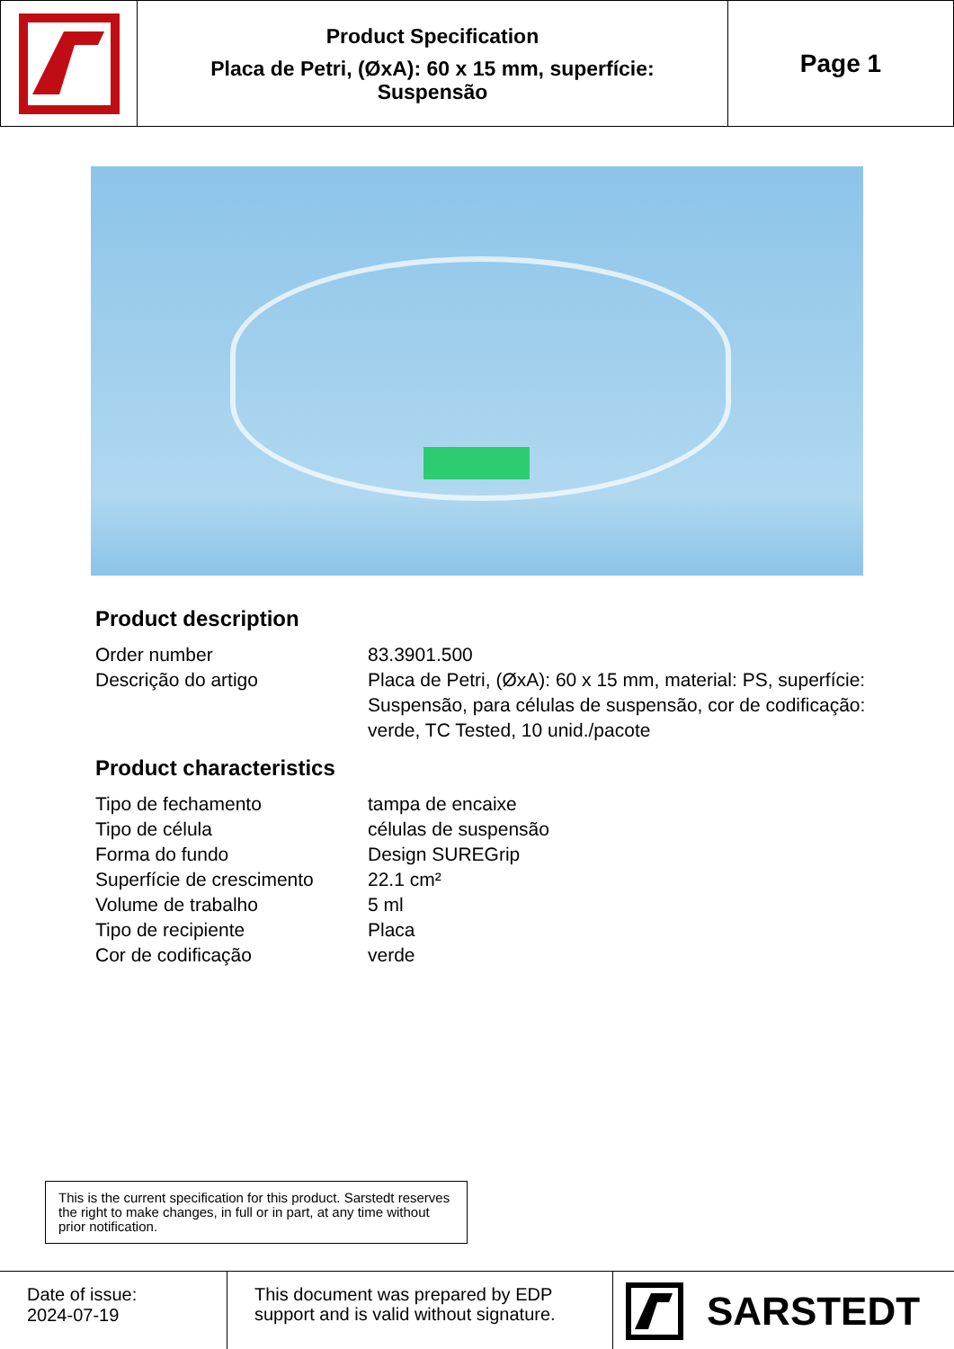Product Specification
Placa de Petri, (ØxA): 60 x 15 mm, superfície:
Suspensão
Page 1
Product description
| Order number | 83.3901.500 |
| Descrição do artigo | Placa de Petri, (ØxA): 60 x 15 mm, material: PS, superfície: Suspensão, para células de suspensão, cor de codificação: verde, TC Tested, 10 unid./pacote |
Product characteristics
| Tipo de fechamento | tampa de encaixe |
| Tipo de célula | células de suspensão |
| Forma do fundo | Design SUREGrip |
| Superfície de crescimento | 22.1 cm² |
| Volume de trabalho | 5 ml |
| Tipo de recipiente | Placa |
| Cor de codificação | verde |
This is the current specification for this product. Sarstedt reserves the right to make changes, in full or in part, at any time without prior notification.
Date of issue:
2024-07-19
This document was prepared by EDP support and is valid without signature.
SARSTEDT